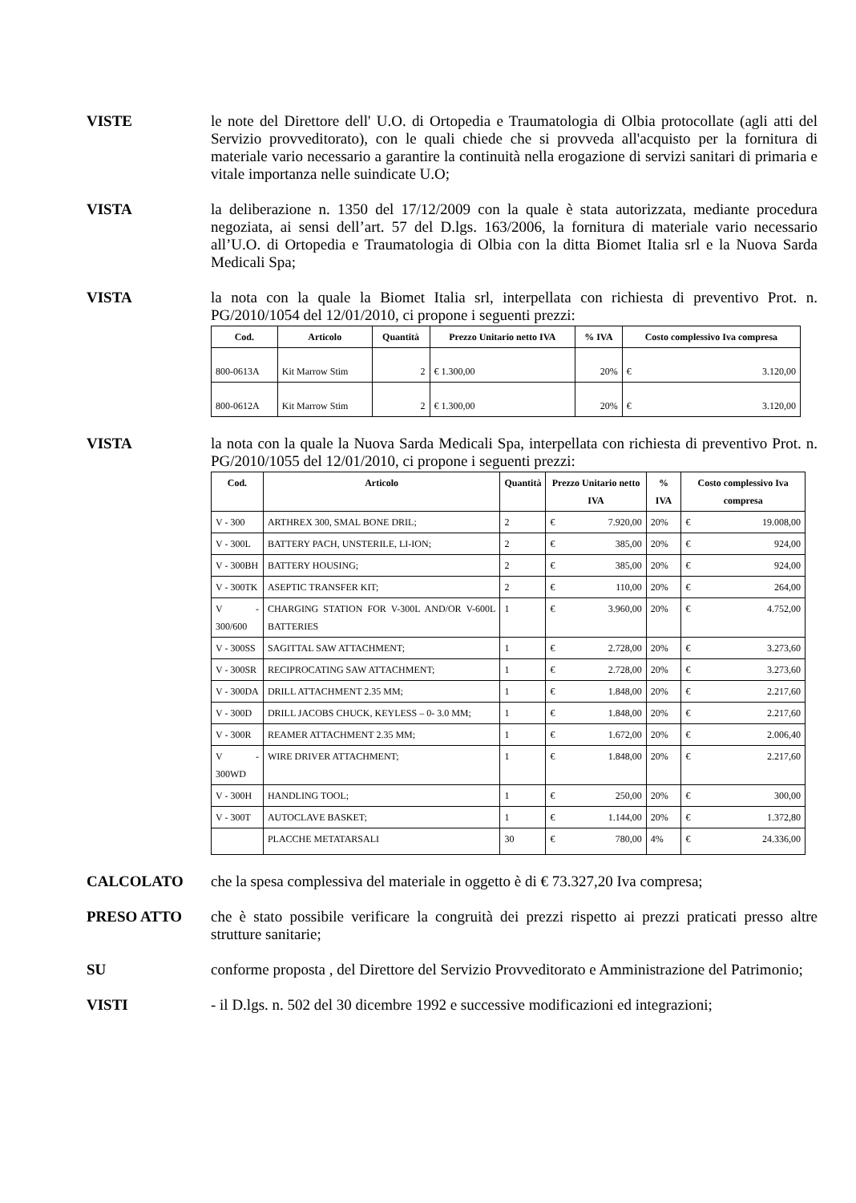VISTE le note del Direttore dell' U.O. di Ortopedia e Traumatologia di Olbia protocollate (agli atti del Servizio provveditorato), con le quali chiede che si provveda all'acquisto per la fornitura di materiale vario necessario a garantire la continuità nella erogazione di servizi sanitari di primaria e vitale importanza nelle suindicate U.O;
VISTA la deliberazione n. 1350 del 17/12/2009 con la quale è stata autorizzata, mediante procedura negoziata, ai sensi dell’art. 57 del D.lgs. 163/2006, la fornitura di materiale vario necessario all’U.O. di Ortopedia e Traumatologia di Olbia con la ditta Biomet Italia srl e la Nuova Sarda Medicali Spa;
VISTA la nota con la quale la Biomet Italia srl, interpellata con richiesta di preventivo Prot. n. PG/2010/1054 del 12/01/2010, ci propone i seguenti prezzi:
| Cod. | Articolo | Quantità | Prezzo Unitario netto IVA | % IVA | Costo complessivo Iva compresa |
| --- | --- | --- | --- | --- | --- |
| 800-0613A | Kit Marrow Stim | 2 | € 1.300,00 | 20% | € 3.120,00 |
| 800-0612A | Kit Marrow Stim | 2 | € 1.300,00 | 20% | € 3.120,00 |
VISTA la nota con la quale la Nuova Sarda Medicali Spa, interpellata con richiesta di preventivo Prot. n. PG/2010/1055 del 12/01/2010, ci propone i seguenti prezzi:
| Cod. | Articolo | Quantità | Prezzo Unitario netto IVA | % IVA | Costo complessivo Iva compresa |
| --- | --- | --- | --- | --- | --- |
| V - 300 | ARTHREX 300, SMAL BONE DRIL; | 2 | € 7.920,00 | 20% | € 19.008,00 |
| V - 300L | BATTERY PACH, UNSTERILE, LI-ION; | 2 | € 385,00 | 20% | € 924,00 |
| V - 300BH | BATTERY HOUSING; | 2 | € 385,00 | 20% | € 924,00 |
| V - 300TK | ASEPTIC TRANSFER KIT; | 2 | € 110,00 | 20% | € 264,00 |
| V - 300/600 | CHARGING STATION FOR V-300L AND/OR V-600L BATTERIES | 1 | € 3.960,00 | 20% | € 4.752,00 |
| V - 300SS | SAGITTAL SAW ATTACHMENT; | 1 | € 2.728,00 | 20% | € 3.273,60 |
| V - 300SR | RECIPROCATING SAW ATTACHMENT; | 1 | € 2.728,00 | 20% | € 3.273,60 |
| V - 300DA | DRILL ATTACHMENT 2.35 MM; | 1 | € 1.848,00 | 20% | € 2.217,60 |
| V - 300D | DRILL JACOBS CHUCK, KEYLESS – 0- 3.0 MM; | 1 | € 1.848,00 | 20% | € 2.217,60 |
| V - 300R | REAMER ATTACHMENT 2.35 MM; | 1 | € 1.672,00 | 20% | € 2.006,40 |
| V - 300WD | WIRE DRIVER ATTACHMENT; | 1 | € 1.848,00 | 20% | € 2.217,60 |
| V - 300H | HANDLING TOOL; | 1 | € 250,00 | 20% | € 300,00 |
| V - 300T | AUTOCLAVE BASKET; | 1 | € 1.144,00 | 20% | € 1.372,80 |
| | PLACCHE METATARSALI | 30 | € 780,00 | 4% | € 24.336,00 |
CALCOLATO che la spesa complessiva del materiale in oggetto è di € 73.327,20 Iva compresa;
PRESO ATTO che è stato possibile verificare la congruità dei prezzi rispetto ai prezzi praticati presso altre strutture sanitarie;
SU conforme proposta , del Direttore del Servizio Provveditorato e Amministrazione del Patrimonio;
VISTI - il D.lgs. n. 502 del 30 dicembre 1992 e successive modificazioni ed integrazioni;